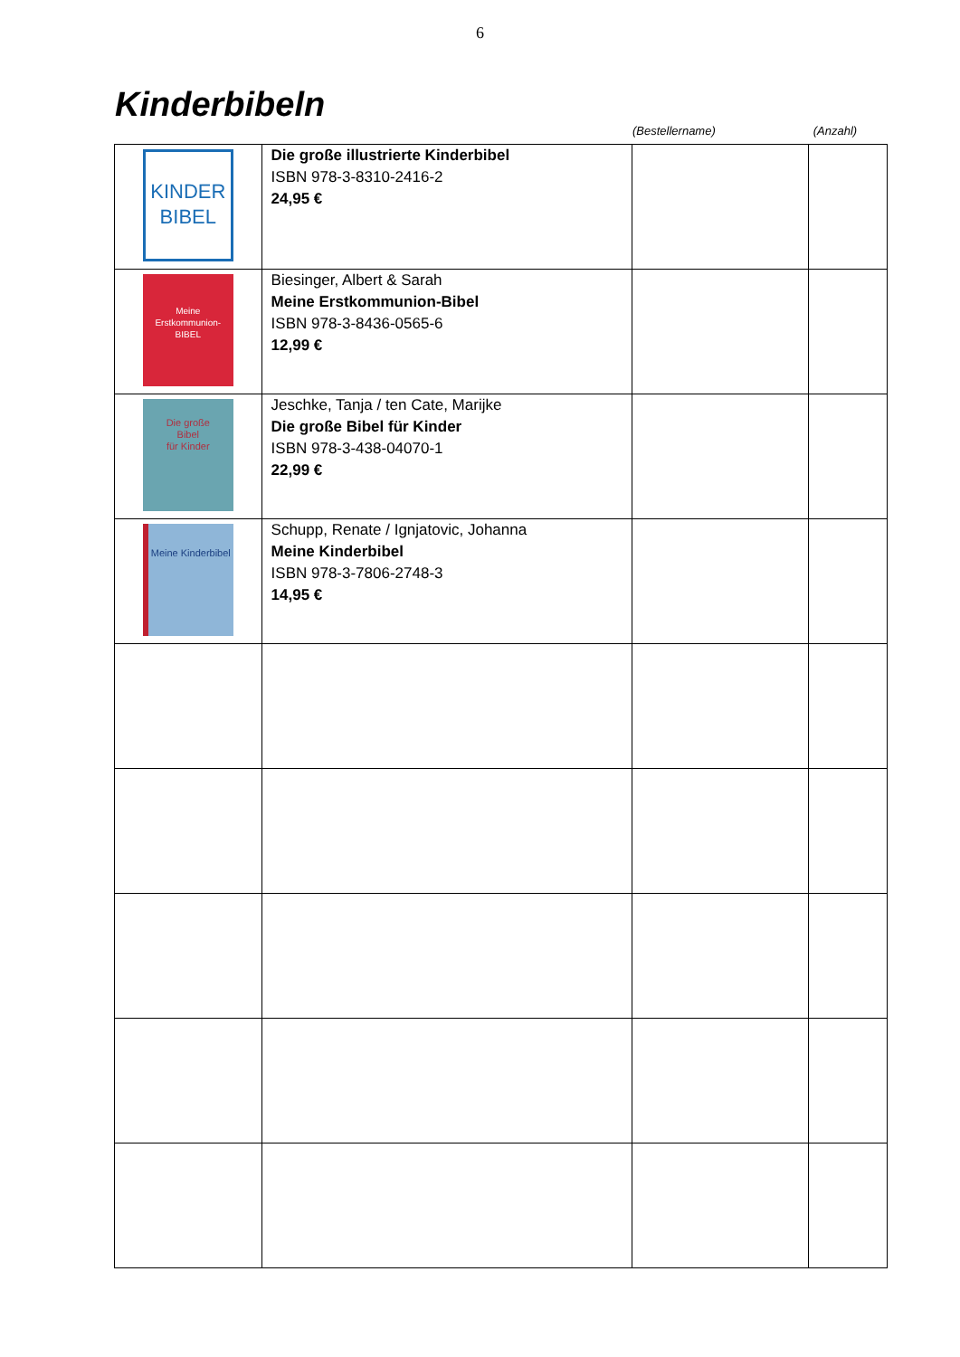6
Kinderbibeln
(Bestellername) (Anzahl)
| KINDER BIBEL | Die große illustrierte Kinderbibel ISBN 978-3-8310-2416-2 24,95 € | | |
| Meine Erstkommunion- BIBEL | Biesinger, Albert & Sarah Meine Erstkommunion-Bibel ISBN 978-3-8436-0565-6 12,99 € | | |
| Die große Bibel für Kinder | Jeschke, Tanja / ten Cate, Marijke Die große Bibel für Kinder ISBN 978-3-438-04070-1 22,99 € | | |
| Meine Kinderbibel | Schupp, Renate / Ignjatovic, Johanna Meine Kinderbibel ISBN 978-3-7806-2748-3 14,95 € | | |